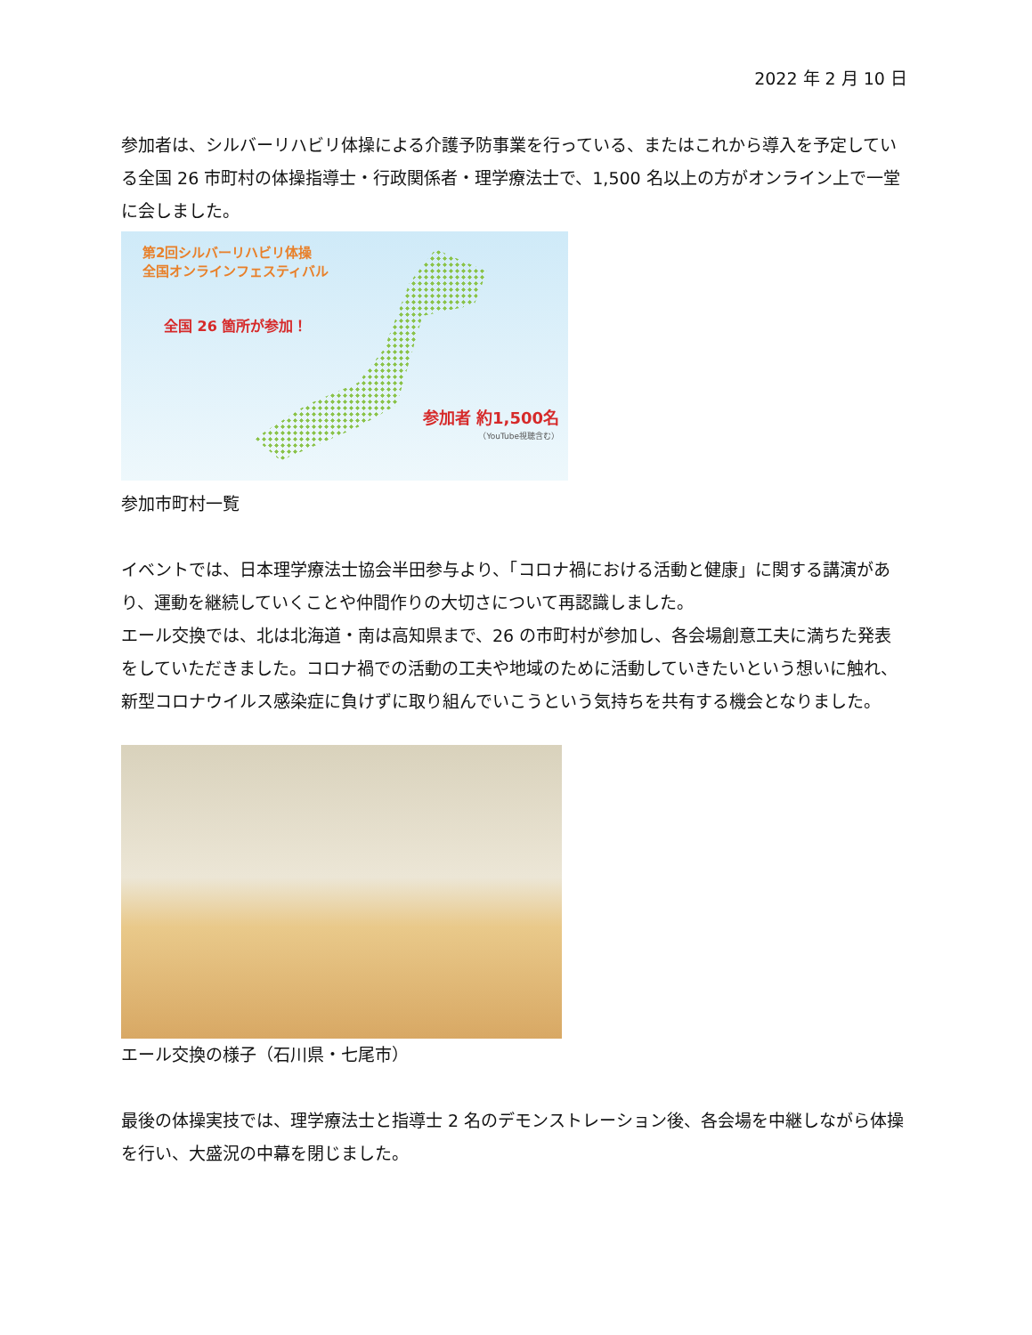2022 年 2 月 10 日
参加者は、シルバーリハビリ体操による介護予防事業を行っている、またはこれから導入を予定している全国 26 市町村の体操指導士・行政関係者・理学療法士で、1,500 名以上の方がオンライン上で一堂に会しました。
第2回シルバーリハビリ体操
全国オンラインフェスティバル
全国 26 箇所が参加！
参加者 約1,500名
（YouTube視聴含む）
参加市町村一覧
イベントでは、日本理学療法士協会半田参与より、「コロナ禍における活動と健康」に関する講演があり、運動を継続していくことや仲間作りの大切さについて再認識しました。
エール交換では、北は北海道・南は高知県まで、26 の市町村が参加し、各会場創意工夫に満ちた発表をしていただきました。コロナ禍での活動の工夫や地域のために活動していきたいという想いに触れ、新型コロナウイルス感染症に負けずに取り組んでいこうという気持ちを共有する機会となりました。
エール交換の様子（石川県・七尾市）
最後の体操実技では、理学療法士と指導士 2 名のデモンストレーション後、各会場を中継しながら体操を行い、大盛況の中幕を閉じました。